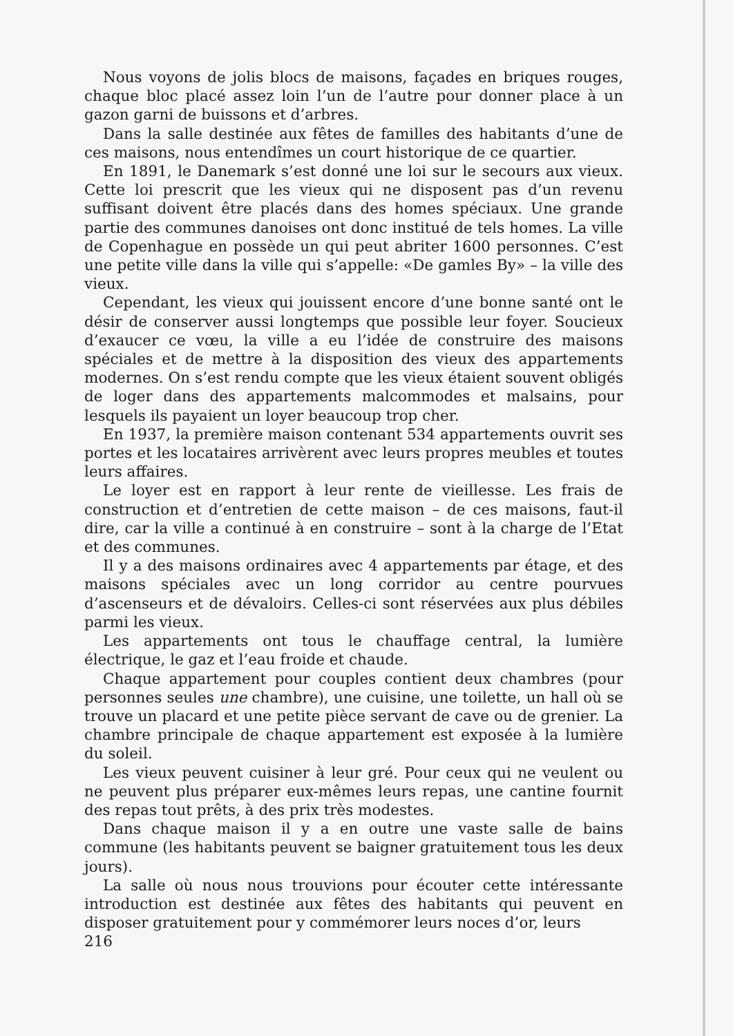Nous voyons de jolis blocs de maisons, façades en briques rouges, chaque bloc placé assez loin l’un de l’autre pour donner place à un gazon garni de buissons et d’arbres.
Dans la salle destinée aux fêtes de familles des habitants d’une de ces maisons, nous entendîmes un court historique de ce quartier.
En 1891, le Danemark s’est donné une loi sur le secours aux vieux. Cette loi prescrit que les vieux qui ne disposent pas d’un revenu suffisant doivent être placés dans des homes spéciaux. Une grande partie des communes danoises ont donc institué de tels homes. La ville de Copenhague en possède un qui peut abriter 1600 personnes. C’est une petite ville dans la ville qui s’appelle: «De gamles By» – la ville des vieux.
Cependant, les vieux qui jouissent encore d’une bonne santé ont le désir de conserver aussi longtemps que possible leur foyer. Soucieux d’exaucer ce vœu, la ville a eu l’idée de construire des maisons spéciales et de mettre à la disposition des vieux des appartements modernes. On s’est rendu compte que les vieux étaient souvent obligés de loger dans des appartements malcommodes et malsains, pour lesquels ils payaient un loyer beaucoup trop cher.
En 1937, la première maison contenant 534 appartements ouvrit ses portes et les locataires arrivèrent avec leurs propres meubles et toutes leurs affaires.
Le loyer est en rapport à leur rente de vieillesse. Les frais de construction et d’entretien de cette maison – de ces maisons, faut-il dire, car la ville a continué à en construire – sont à la charge de l’Etat et des communes.
Il y a des maisons ordinaires avec 4 appartements par étage, et des maisons spéciales avec un long corridor au centre pourvues d’ascenseurs et de dévaloirs. Celles-ci sont réservées aux plus débiles parmi les vieux.
Les appartements ont tous le chauffage central, la lumière électrique, le gaz et l’eau froide et chaude.
Chaque appartement pour couples contient deux chambres (pour personnes seules une chambre), une cuisine, une toilette, un hall où se trouve un placard et une petite pièce servant de cave ou de grenier. La chambre principale de chaque appartement est exposée à la lumière du soleil.
Les vieux peuvent cuisiner à leur gré. Pour ceux qui ne veulent ou ne peuvent plus préparer eux-mêmes leurs repas, une cantine fournit des repas tout prêts, à des prix très modestes.
Dans chaque maison il y a en outre une vaste salle de bains commune (les habitants peuvent se baigner gratuitement tous les deux jours).
La salle où nous nous trouvions pour écouter cette intéressante introduction est destinée aux fêtes des habitants qui peuvent en disposer gratuitement pour y commémorer leurs noces d’or, leurs
216